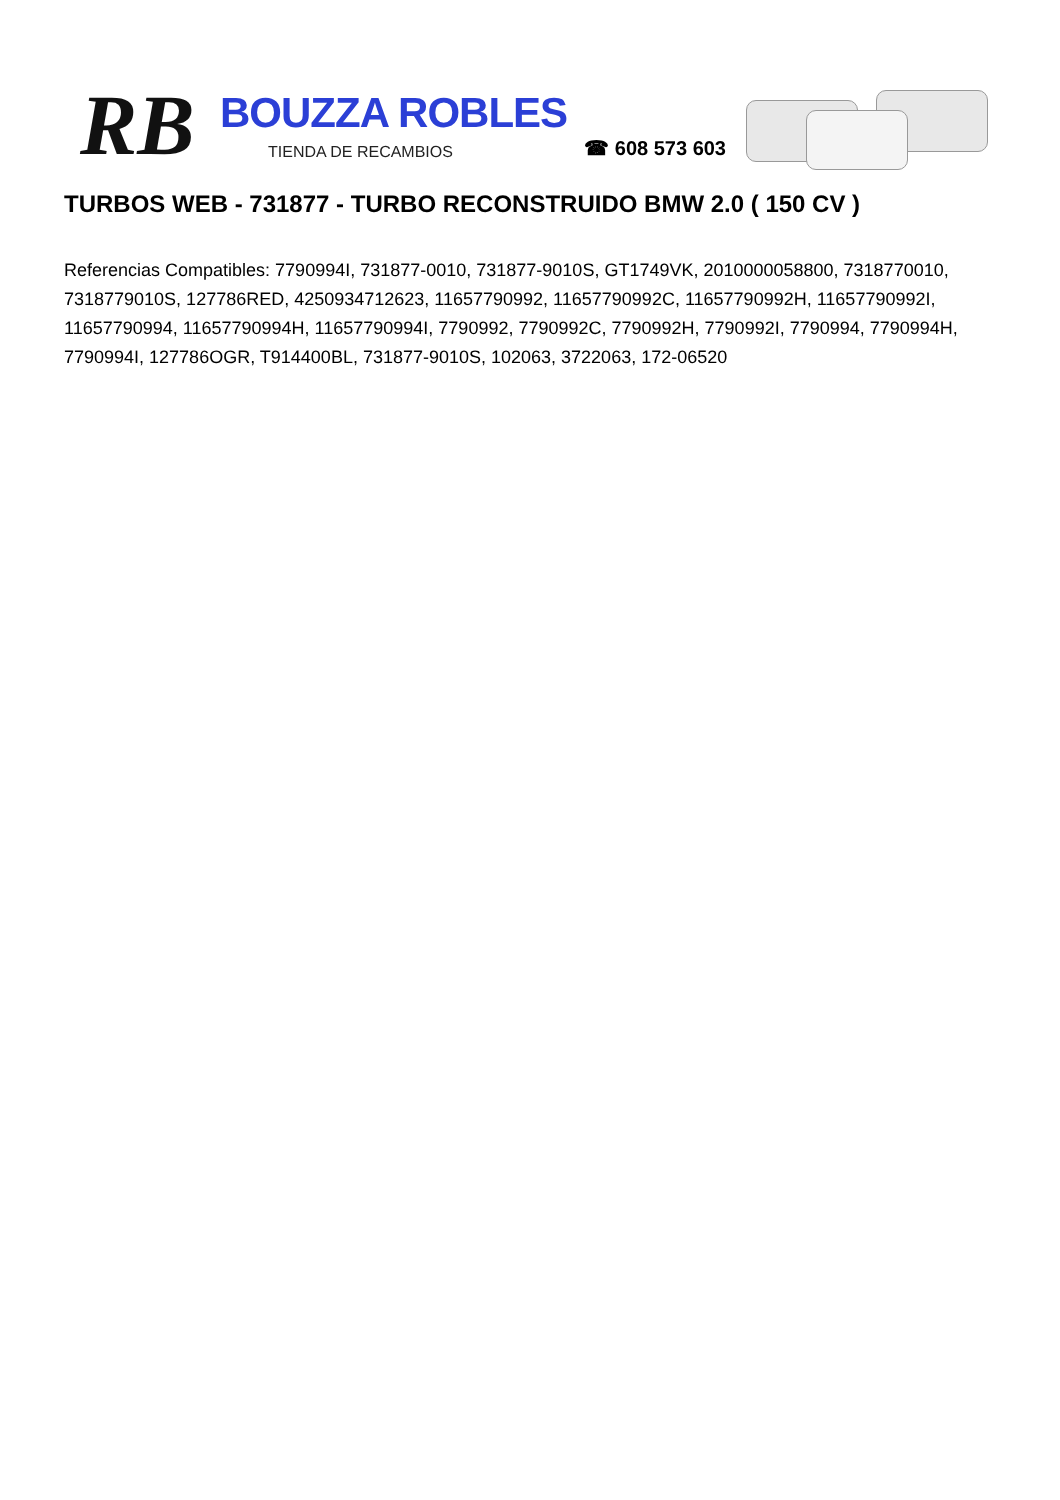RB
BOUZZA ROBLES
TIENDA DE RECAMBIOS
☎ 608 573 603
TURBOS WEB - 731877 - TURBO RECONSTRUIDO BMW 2.0 ( 150 CV )
Referencias Compatibles: 7790994I, 731877-0010, 731877-9010S, GT1749VK, 2010000058800, 7318770010, 7318779010S, 127786RED, 4250934712623, 11657790992, 11657790992C, 11657790992H, 11657790992I, 11657790994, 11657790994H, 11657790994I, 7790992, 7790992C, 7790992H, 7790992I, 7790994, 7790994H, 7790994I, 127786OGR, T914400BL, 731877-9010S, 102063, 3722063, 172-06520